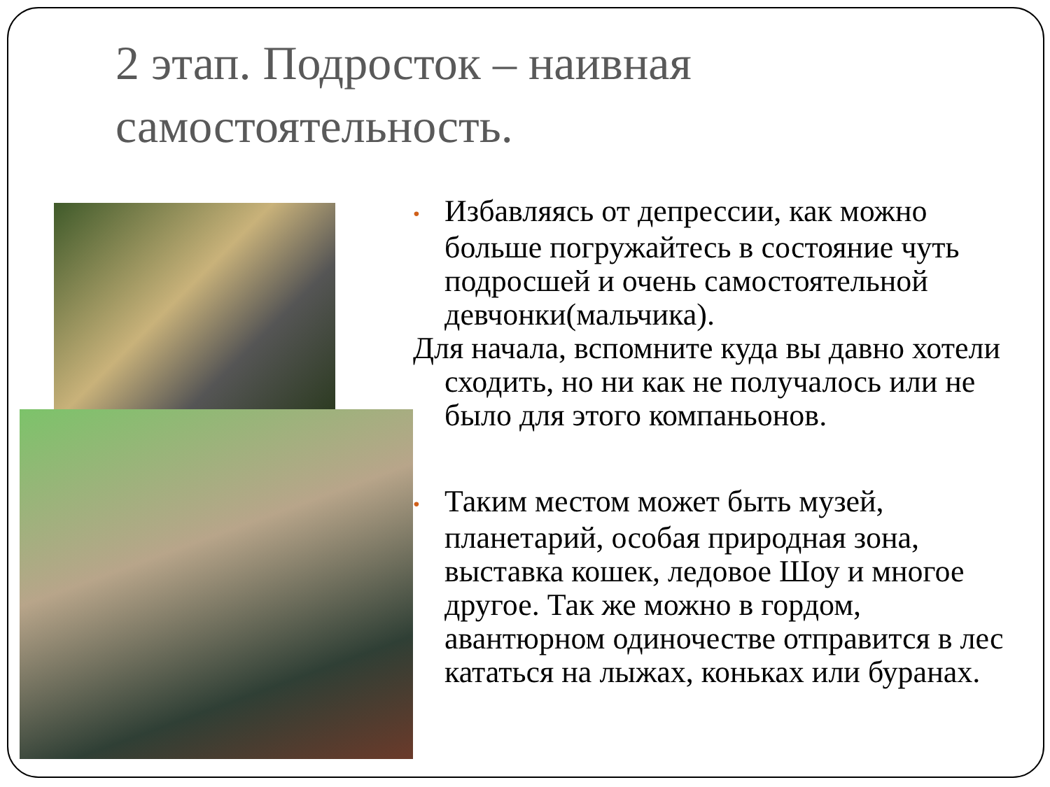2 этап. Подросток – наивная
самостоятельность.
• Избавляясь от депрессии, как можно больше погружайтесь в состояние чуть подросшей и очень самостоятельной девчонки(мальчика).
Для начала, вспомните куда вы давно хотели сходить, но ни как не получалось или не было для этого компаньонов.
• Таким местом может быть музей, планетарий, особая природная зона, выставка кошек, ледовое Шоу и многое другое. Так же можно в гордом, авантюрном одиночестве отправится в лес кататься на лыжах, коньках или буранах.